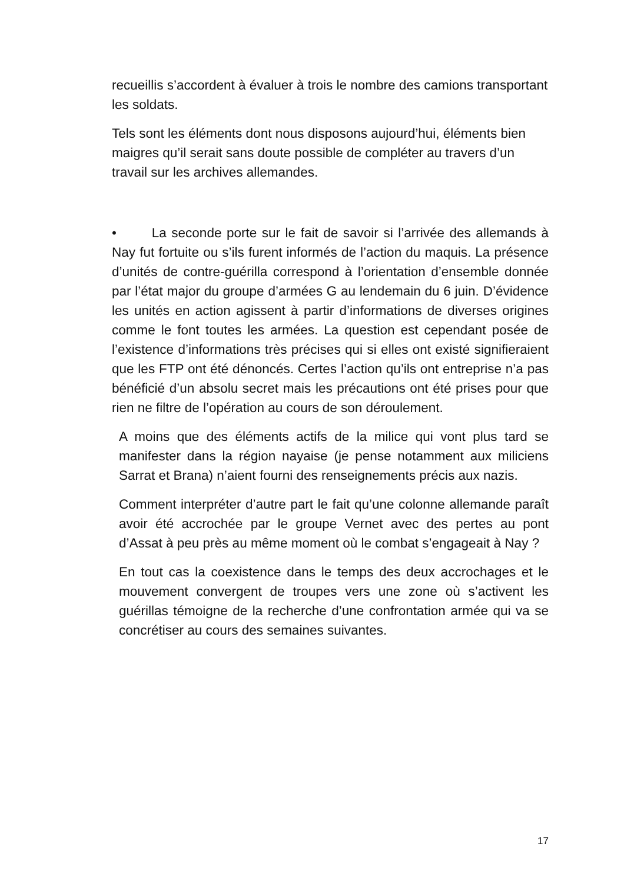recueillis s’accordent à évaluer à trois le nombre des camions transportant les soldats.
Tels sont les éléments dont nous disposons aujourd’hui, éléments bien maigres qu’il serait sans doute possible de compléter au travers d’un travail sur les archives allemandes.
• La seconde porte sur le fait de savoir si l’arrivée des allemands à Nay fut fortuite ou s’ils furent informés de l’action du maquis. La présence d’unités de contre-guérilla correspond à l’orientation d’ensemble donnée par l’état major du groupe d’armées G au lendemain du 6 juin. D’évidence les unités en action agissent à partir d’informations de diverses origines comme le font toutes les armées. La question est cependant posée de l’existence d’informations très précises qui si elles ont existé signifieraient que les FTP ont été dénoncés. Certes l’action qu’ils ont entreprise n’a pas bénéficié d’un absolu secret mais les précautions ont été prises pour que rien ne filtre de l’opération au cours de son déroulement.
A moins que des éléments actifs de la milice qui vont plus tard se manifester dans la région nayaise (je pense notamment aux miliciens Sarrat et Brana) n’aient fourni des renseignements précis aux nazis.
Comment interpréter d’autre part le fait qu’une colonne allemande paraît avoir été accrochée par le groupe Vernet avec des pertes au pont d’Assat à peu près au même moment où le combat s’engageait à Nay ?
En tout cas la coexistence dans le temps des deux accrochages et le mouvement convergent de troupes vers une zone où s’activent les guérillas témoigne de la recherche d’une confrontation armée qui va se concrétiser au cours des semaines suivantes.
17